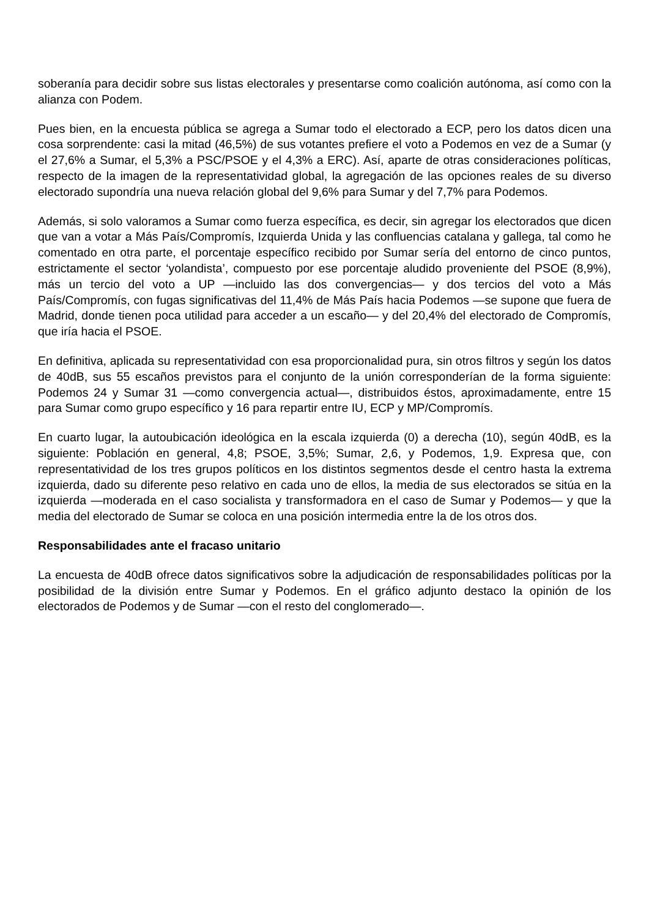soberanía para decidir sobre sus listas electorales y presentarse como coalición autónoma, así como con la alianza con Podem.
Pues bien, en la encuesta pública se agrega a Sumar todo el electorado a ECP, pero los datos dicen una cosa sorprendente: casi la mitad (46,5%) de sus votantes prefiere el voto a Podemos en vez de a Sumar (y el 27,6% a Sumar, el 5,3% a PSC/PSOE y el 4,3% a ERC). Así, aparte de otras consideraciones políticas, respecto de la imagen de la representatividad global, la agregación de las opciones reales de su diverso electorado supondría una nueva relación global del 9,6% para Sumar y del 7,7% para Podemos.
Además, si solo valoramos a Sumar como fuerza específica, es decir, sin agregar los electorados que dicen que van a votar a Más País/Compromís, Izquierda Unida y las confluencias catalana y gallega, tal como he comentado en otra parte, el porcentaje específico recibido por Sumar sería del entorno de cinco puntos, estrictamente el sector ‘yolandista’, compuesto por ese porcentaje aludido proveniente del PSOE (8,9%), más un tercio del voto a UP —incluido las dos convergencias— y dos tercios del voto a Más País/Compromís, con fugas significativas del 11,4% de Más País hacia Podemos —se supone que fuera de Madrid, donde tienen poca utilidad para acceder a un escaño— y del 20,4% del electorado de Compromís, que iría hacia el PSOE.
En definitiva, aplicada su representatividad con esa proporcionalidad pura, sin otros filtros y según los datos de 40dB, sus 55 escaños previstos para el conjunto de la unión corresponderían de la forma siguiente: Podemos 24 y Sumar 31 —como convergencia actual—, distribuidos éstos, aproximadamente, entre 15 para Sumar como grupo específico y 16 para repartir entre IU, ECP y MP/Compromís.
En cuarto lugar, la autoubicación ideológica en la escala izquierda (0) a derecha (10), según 40dB, es la siguiente: Población en general, 4,8; PSOE, 3,5%; Sumar, 2,6, y Podemos, 1,9. Expresa que, con representatividad de los tres grupos políticos en los distintos segmentos desde el centro hasta la extrema izquierda, dado su diferente peso relativo en cada uno de ellos, la media de sus electorados se sitúa en la izquierda —moderada en el caso socialista y transformadora en el caso de Sumar y Podemos— y que la media del electorado de Sumar se coloca en una posición intermedia entre la de los otros dos.
Responsabilidades ante el fracaso unitario
La encuesta de 40dB ofrece datos significativos sobre la adjudicación de responsabilidades políticas por la posibilidad de la división entre Sumar y Podemos. En el gráfico adjunto destaco la opinión de los electorados de Podemos y de Sumar —con el resto del conglomerado—.